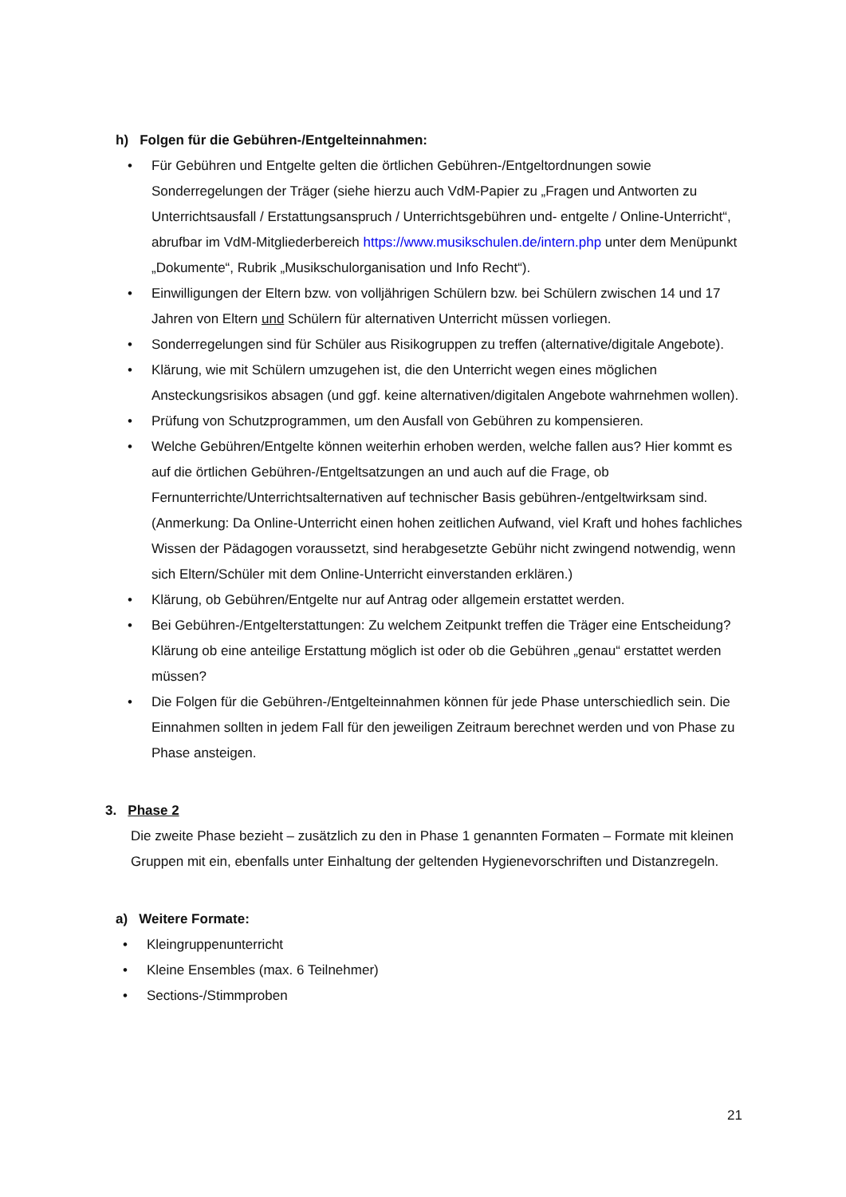h) Folgen für die Gebühren-/Entgelteinnahmen:
• Für Gebühren und Entgelte gelten die örtlichen Gebühren-/Entgeltordnungen sowie Sonderregelungen der Träger (siehe hierzu auch VdM-Papier zu „Fragen und Antworten zu Unterrichtsausfall / Erstattungsanspruch / Unterrichtsgebühren und- entgelte / Online-Unterricht“, abrufbar im VdM-Mitgliederbereich https://www.musikschulen.de/intern.php unter dem Menüpunkt „Dokumente“, Rubrik „Musikschulorganisation und Info Recht“).
• Einwilligungen der Eltern bzw. von volljährigen Schülern bzw. bei Schülern zwischen 14 und 17 Jahren von Eltern und Schülern für alternativen Unterricht müssen vorliegen.
• Sonderregelungen sind für Schüler aus Risikogruppen zu treffen (alternative/digitale Angebote).
• Klärung, wie mit Schülern umzugehen ist, die den Unterricht wegen eines möglichen Ansteckungsrisikos absagen (und ggf. keine alternativen/digitalen Angebote wahrnehmen wollen).
• Prüfung von Schutzprogrammen, um den Ausfall von Gebühren zu kompensieren.
• Welche Gebühren/Entgelte können weiterhin erhoben werden, welche fallen aus? Hier kommt es auf die örtlichen Gebühren-/Entgeltsatzungen an und auch auf die Frage, ob Fernunterrichte/Unterrichtsalternativen auf technischer Basis gebühren-/entgeltwirksam sind. (Anmerkung: Da Online-Unterricht einen hohen zeitlichen Aufwand, viel Kraft und hohes fachliches Wissen der Pädagogen voraussetzt, sind herabgesetzte Gebühr nicht zwingend notwendig, wenn sich Eltern/Schüler mit dem Online-Unterricht einverstanden erklären.)
• Klärung, ob Gebühren/Entgelte nur auf Antrag oder allgemein erstattet werden.
• Bei Gebühren-/Entgelterstattungen: Zu welchem Zeitpunkt treffen die Träger eine Entscheidung? Klärung ob eine anteilige Erstattung möglich ist oder ob die Gebühren „genau“ erstattet werden müssen?
• Die Folgen für die Gebühren-/Entgelteinnahmen können für jede Phase unterschiedlich sein. Die Einnahmen sollten in jedem Fall für den jeweiligen Zeitraum berechnet werden und von Phase zu Phase ansteigen.
3. Phase 2
Die zweite Phase bezieht – zusätzlich zu den in Phase 1 genannten Formaten – Formate mit kleinen Gruppen mit ein, ebenfalls unter Einhaltung der geltenden Hygienevorschriften und Distanzregeln.
a) Weitere Formate:
• Kleingruppenunterricht
• Kleine Ensembles (max. 6 Teilnehmer)
• Sections-/Stimmproben
21